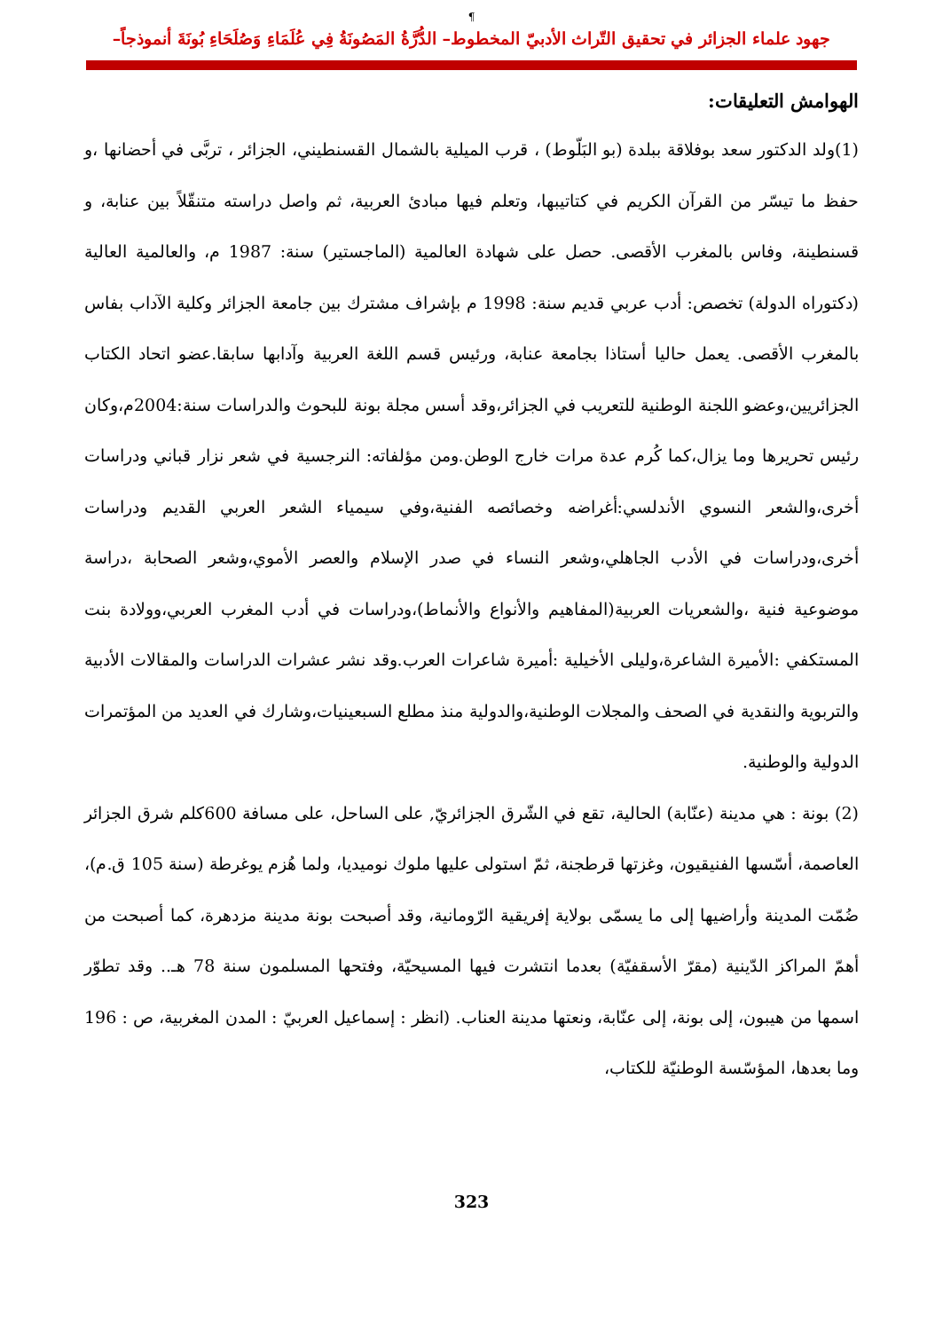¶
جهود علماء الجزائر في تحقيق التّراث الأدبيّ المخطوط– الدُّرَّةُ المَصُونَةُ فِي عُلَمَاءِ وَصُلَحَاءِ بُونَةَ أنموذجاً–
الهوامش التعليقات:
(1)ولد الدكتور سعد بوفلاقة ببلدة (بو البَلّوط) ، قرب الميلية بالشمال القسنطيني، الجزائر ، تربَّى في أحضانها ،و حفظ ما تيسّر من القرآن الكريم في كتاتيبها، وتعلم فيها مبادئ العربية، ثم واصل دراسته متنقّلاً بين عنابة، و قسنطينة، وفاس بالمغرب الأقصى. حصل على شهادة العالمية (الماجستير) سنة: 1987 م، والعالمية العالية (دكتوراه الدولة) تخصص: أدب عربي قديم سنة: 1998 م بإشراف مشترك بين جامعة الجزائر وكلية الآداب بفاس بالمغرب الأقصى. يعمل حاليا أستاذا بجامعة عنابة، ورئيس قسم اللغة العربية وآدابها سابقا.عضو اتحاد الكتاب الجزائريين،وعضو اللجنة الوطنية للتعريب في الجزائر،وقد أسس مجلة بونة للبحوث والدراسات سنة:2004م،وكان رئيس تحريرها وما يزال،كما كُرم عدة مرات خارج الوطن.ومن مؤلفاته: النرجسية في شعر نزار قباني ودراسات أخرى،والشعر النسوي الأندلسي:أغراضه وخصائصه الفنية،وفي سيمياء الشعر العربي القديم ودراسات أخرى،ودراسات في الأدب الجاهلي،وشعر النساء في صدر الإسلام والعصر الأموي،وشعر الصحابة ،دراسة موضوعية فنية ،والشعريات العربية(المفاهيم والأنواع والأنماط)،ودراسات في أدب المغرب العربي،وولادة بنت المستكفي :الأميرة الشاعرة،وليلى الأخيلية :أميرة شاعرات العرب.وقد نشر عشرات الدراسات والمقالات الأدبية والتربوية والنقدية في الصحف والمجلات الوطنية،والدولية منذ مطلع السبعينيات،وشارك في العديد من المؤتمرات الدولية والوطنية.
(2) بونة : هي مدينة (عنّابة) الحالية، تقع في الشّرق الجزائريّ, على الساحل، على مسافة 600كلم شرق الجزائر العاصمة، أسّسها الفنيقيون، وغزتها قرطجنة، ثمّ استولى عليها ملوك نوميديا، ولما هُزم يوغرطة (سنة 105 ق.م)، ضُمّت المدينة وأراضيها إلى ما يسمّى بولاية إفريقية الرّومانية، وقد أصبحت بونة مدينة مزدهرة، كما أصبحت من أهمّ المراكز الدّينية (مقرّ الأسقفيّة) بعدما انتشرت فيها المسيحيّة، وفتحها المسلمون سنة 78 هـ.. وقد تطوّر اسمها من هيبون، إلى بونة، إلى عنّابة، ونعتها مدينة العناب. (انظر : إسماعيل العربيّ : المدن المغربية، ص : 196 وما بعدها، المؤسّسة الوطنيّة للكتاب،
323